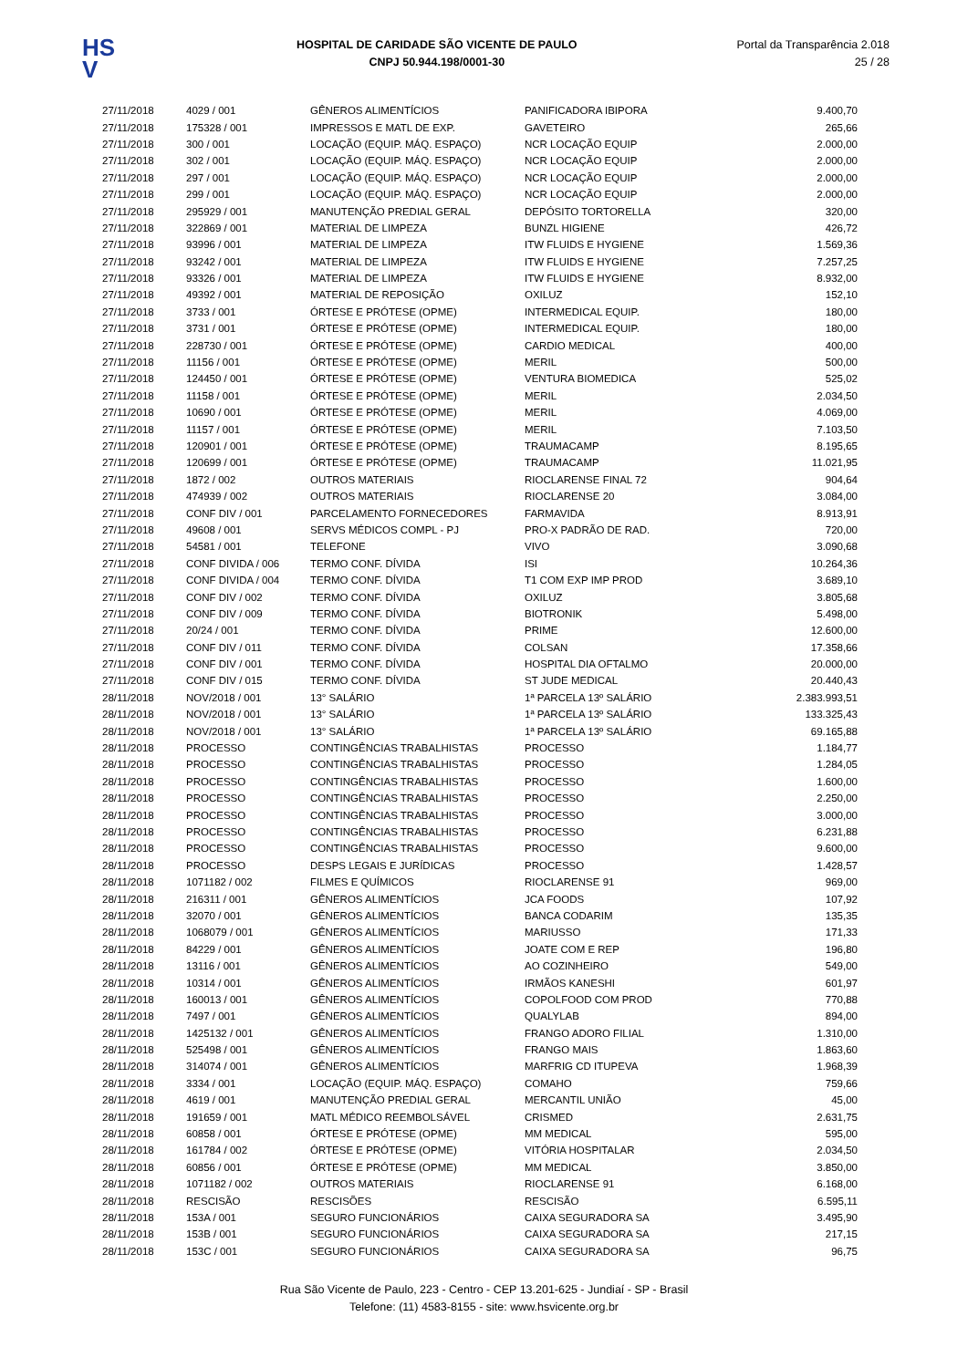HS
V
HOSPITAL DE CARIDADE SÃO VICENTE DE PAULO
CNPJ 50.944.198/0001-30
Portal da Transparência 2.018
25 / 28
| 27/11/2018 | 4029 / 001 | GÊNEROS ALIMENTÍCIOS | PANIFICADORA IBIPORA | 9.400,70 |
| 27/11/2018 | 175328 / 001 | IMPRESSOS E MATL DE EXP. | GAVETEIRO | 265,66 |
| 27/11/2018 | 300 / 001 | LOCAÇÃO (EQUIP. MÁQ. ESPAÇO) | NCR LOCAÇÃO EQUIP | 2.000,00 |
| 27/11/2018 | 302 / 001 | LOCAÇÃO (EQUIP. MÁQ. ESPAÇO) | NCR LOCAÇÃO EQUIP | 2.000,00 |
| 27/11/2018 | 297 / 001 | LOCAÇÃO (EQUIP. MÁQ. ESPAÇO) | NCR LOCAÇÃO EQUIP | 2.000,00 |
| 27/11/2018 | 299 / 001 | LOCAÇÃO (EQUIP. MÁQ. ESPAÇO) | NCR LOCAÇÃO EQUIP | 2.000,00 |
| 27/11/2018 | 295929 / 001 | MANUTENÇÃO PREDIAL GERAL | DEPÓSITO TORTORELLA | 320,00 |
| 27/11/2018 | 322869 / 001 | MATERIAL DE LIMPEZA | BUNZL HIGIENE | 426,72 |
| 27/11/2018 | 93996 / 001 | MATERIAL DE LIMPEZA | ITW FLUIDS E HYGIENE | 1.569,36 |
| 27/11/2018 | 93242 / 001 | MATERIAL DE LIMPEZA | ITW FLUIDS E HYGIENE | 7.257,25 |
| 27/11/2018 | 93326 / 001 | MATERIAL DE LIMPEZA | ITW FLUIDS E HYGIENE | 8.932,00 |
| 27/11/2018 | 49392 / 001 | MATERIAL DE REPOSIÇÃO | OXILUZ | 152,10 |
| 27/11/2018 | 3733 / 001 | ÓRTESE E PRÓTESE (OPME) | INTERMEDICAL EQUIP. | 180,00 |
| 27/11/2018 | 3731 / 001 | ÓRTESE E PRÓTESE (OPME) | INTERMEDICAL EQUIP. | 180,00 |
| 27/11/2018 | 228730 / 001 | ÓRTESE E PRÓTESE (OPME) | CARDIO MEDICAL | 400,00 |
| 27/11/2018 | 11156 / 001 | ÓRTESE E PRÓTESE (OPME) | MERIL | 500,00 |
| 27/11/2018 | 124450 / 001 | ÓRTESE E PRÓTESE (OPME) | VENTURA BIOMEDICA | 525,02 |
| 27/11/2018 | 11158 / 001 | ÓRTESE E PRÓTESE (OPME) | MERIL | 2.034,50 |
| 27/11/2018 | 10690 / 001 | ÓRTESE E PRÓTESE (OPME) | MERIL | 4.069,00 |
| 27/11/2018 | 11157 / 001 | ÓRTESE E PRÓTESE (OPME) | MERIL | 7.103,50 |
| 27/11/2018 | 120901 / 001 | ÓRTESE E PRÓTESE (OPME) | TRAUMACAMP | 8.195,65 |
| 27/11/2018 | 120699 / 001 | ÓRTESE E PRÓTESE (OPME) | TRAUMACAMP | 11.021,95 |
| 27/11/2018 | 1872 / 002 | OUTROS MATERIAIS | RIOCLARENSE FINAL 72 | 904,64 |
| 27/11/2018 | 474939 / 002 | OUTROS MATERIAIS | RIOCLARENSE 20 | 3.084,00 |
| 27/11/2018 | CONF DIV / 001 | PARCELAMENTO FORNECEDORES | FARMAVIDA | 8.913,91 |
| 27/11/2018 | 49608 / 001 | SERVS MÉDICOS COMPL - PJ | PRO-X PADRÃO DE RAD. | 720,00 |
| 27/11/2018 | 54581 / 001 | TELEFONE | VIVO | 3.090,68 |
| 27/11/2018 | CONF DIVIDA / 006 | TERMO CONF. DÍVIDA | ISI | 10.264,36 |
| 27/11/2018 | CONF DIVIDA / 004 | TERMO CONF. DÍVIDA | T1 COM EXP IMP PROD | 3.689,10 |
| 27/11/2018 | CONF DIV / 002 | TERMO CONF. DÍVIDA | OXILUZ | 3.805,68 |
| 27/11/2018 | CONF DIV / 009 | TERMO CONF. DÍVIDA | BIOTRONIK | 5.498,00 |
| 27/11/2018 | 20/24 / 001 | TERMO CONF. DÍVIDA | PRIME | 12.600,00 |
| 27/11/2018 | CONF DIV / 011 | TERMO CONF. DÍVIDA | COLSAN | 17.358,66 |
| 27/11/2018 | CONF DIV / 001 | TERMO CONF. DÍVIDA | HOSPITAL DIA OFTALMO | 20.000,00 |
| 27/11/2018 | CONF DIV / 015 | TERMO CONF. DÍVIDA | ST JUDE MEDICAL | 20.440,43 |
| 28/11/2018 | NOV/2018 / 001 | 13° SALÁRIO | 1ª PARCELA 13º SALÁRIO | 2.383.993,51 |
| 28/11/2018 | NOV/2018 / 001 | 13° SALÁRIO | 1ª PARCELA 13º SALÁRIO | 133.325,43 |
| 28/11/2018 | NOV/2018 / 001 | 13° SALÁRIO | 1ª PARCELA 13º SALÁRIO | 69.165,88 |
| 28/11/2018 | PROCESSO | CONTINGÊNCIAS TRABALHISTAS | PROCESSO | 1.184,77 |
| 28/11/2018 | PROCESSO | CONTINGÊNCIAS TRABALHISTAS | PROCESSO | 1.284,05 |
| 28/11/2018 | PROCESSO | CONTINGÊNCIAS TRABALHISTAS | PROCESSO | 1.600,00 |
| 28/11/2018 | PROCESSO | CONTINGÊNCIAS TRABALHISTAS | PROCESSO | 2.250,00 |
| 28/11/2018 | PROCESSO | CONTINGÊNCIAS TRABALHISTAS | PROCESSO | 3.000,00 |
| 28/11/2018 | PROCESSO | CONTINGÊNCIAS TRABALHISTAS | PROCESSO | 6.231,88 |
| 28/11/2018 | PROCESSO | CONTINGÊNCIAS TRABALHISTAS | PROCESSO | 9.600,00 |
| 28/11/2018 | PROCESSO | DESPS LEGAIS E JURÍDICAS | PROCESSO | 1.428,57 |
| 28/11/2018 | 1071182 / 002 | FILMES E QUÍMICOS | RIOCLARENSE 91 | 969,00 |
| 28/11/2018 | 216311 / 001 | GÊNEROS ALIMENTÍCIOS | JCA FOODS | 107,92 |
| 28/11/2018 | 32070 / 001 | GÊNEROS ALIMENTÍCIOS | BANCA CODARIM | 135,35 |
| 28/11/2018 | 1068079 / 001 | GÊNEROS ALIMENTÍCIOS | MARIUSSO | 171,33 |
| 28/11/2018 | 84229 / 001 | GÊNEROS ALIMENTÍCIOS | JOATE COM E REP | 196,80 |
| 28/11/2018 | 13116 / 001 | GÊNEROS ALIMENTÍCIOS | AO COZINHEIRO | 549,00 |
| 28/11/2018 | 10314 / 001 | GÊNEROS ALIMENTÍCIOS | IRMÃOS KANESHI | 601,97 |
| 28/11/2018 | 160013 / 001 | GÊNEROS ALIMENTÍCIOS | COPOLFOOD COM PROD | 770,88 |
| 28/11/2018 | 7497 / 001 | GÊNEROS ALIMENTÍCIOS | QUALYLAB | 894,00 |
| 28/11/2018 | 1425132 / 001 | GÊNEROS ALIMENTÍCIOS | FRANGO ADORO FILIAL | 1.310,00 |
| 28/11/2018 | 525498 / 001 | GÊNEROS ALIMENTÍCIOS | FRANGO MAIS | 1.863,60 |
| 28/11/2018 | 314074 / 001 | GÊNEROS ALIMENTÍCIOS | MARFRIG CD ITUPEVA | 1.968,39 |
| 28/11/2018 | 3334 / 001 | LOCAÇÃO (EQUIP. MÁQ. ESPAÇO) | COMAHO | 759,66 |
| 28/11/2018 | 4619 / 001 | MANUTENÇÃO PREDIAL GERAL | MERCANTIL UNIÃO | 45,00 |
| 28/11/2018 | 191659 / 001 | MATL MÉDICO REEMBOLSÁVEL | CRISMED | 2.631,75 |
| 28/11/2018 | 60858 / 001 | ÓRTESE E PRÓTESE (OPME) | MM MEDICAL | 595,00 |
| 28/11/2018 | 161784 / 002 | ÓRTESE E PRÓTESE (OPME) | VITÓRIA HOSPITALAR | 2.034,50 |
| 28/11/2018 | 60856 / 001 | ÓRTESE E PRÓTESE (OPME) | MM MEDICAL | 3.850,00 |
| 28/11/2018 | 1071182 / 002 | OUTROS MATERIAIS | RIOCLARENSE 91 | 6.168,00 |
| 28/11/2018 | RESCISÃO | RESCISÕES | RESCISÃO | 6.595,11 |
| 28/11/2018 | 153A / 001 | SEGURO FUNCIONÁRIOS | CAIXA SEGURADORA SA | 3.495,90 |
| 28/11/2018 | 153B / 001 | SEGURO FUNCIONÁRIOS | CAIXA SEGURADORA SA | 217,15 |
| 28/11/2018 | 153C / 001 | SEGURO FUNCIONÁRIOS | CAIXA SEGURADORA SA | 96,75 |
Rua São Vicente de Paulo, 223 - Centro - CEP 13.201-625 - Jundiaí - SP - Brasil
Telefone: (11) 4583-8155 - site: www.hsvicente.org.br